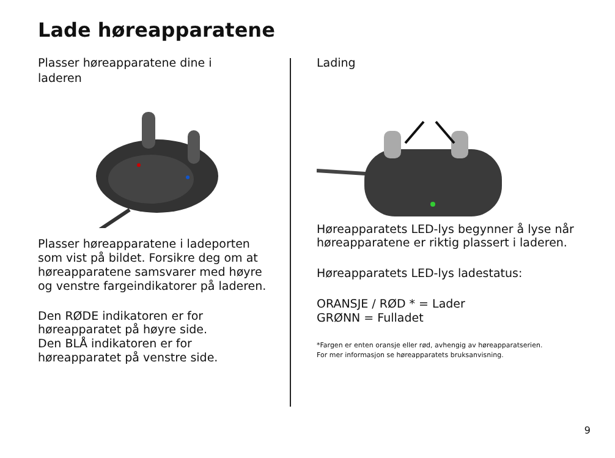Lade høreapparatene
Plasser høreapparatene dine i
laderen
Plasser høreapparatene i ladeporten som vist på bildet. Forsikre deg om at høreapparatene samsvarer med høyre og venstre fargeindikatorer på laderen.
Den RØDE indikatoren er for høreapparatet på høyre side.
Den BLÅ indikatoren er for høreapparatet på venstre side.
Lading
Høreapparatets LED-lys begynner å lyse når høreapparatene er riktig plassert i laderen.
Høreapparatets LED-lys ladestatus:
ORANSJE / RØD * = Lader
GRØNN = Fulladet
*Fargen er enten oransje eller rød, avhengig av høreapparatserien.
For mer informasjon se høreapparatets bruksanvisning.
9